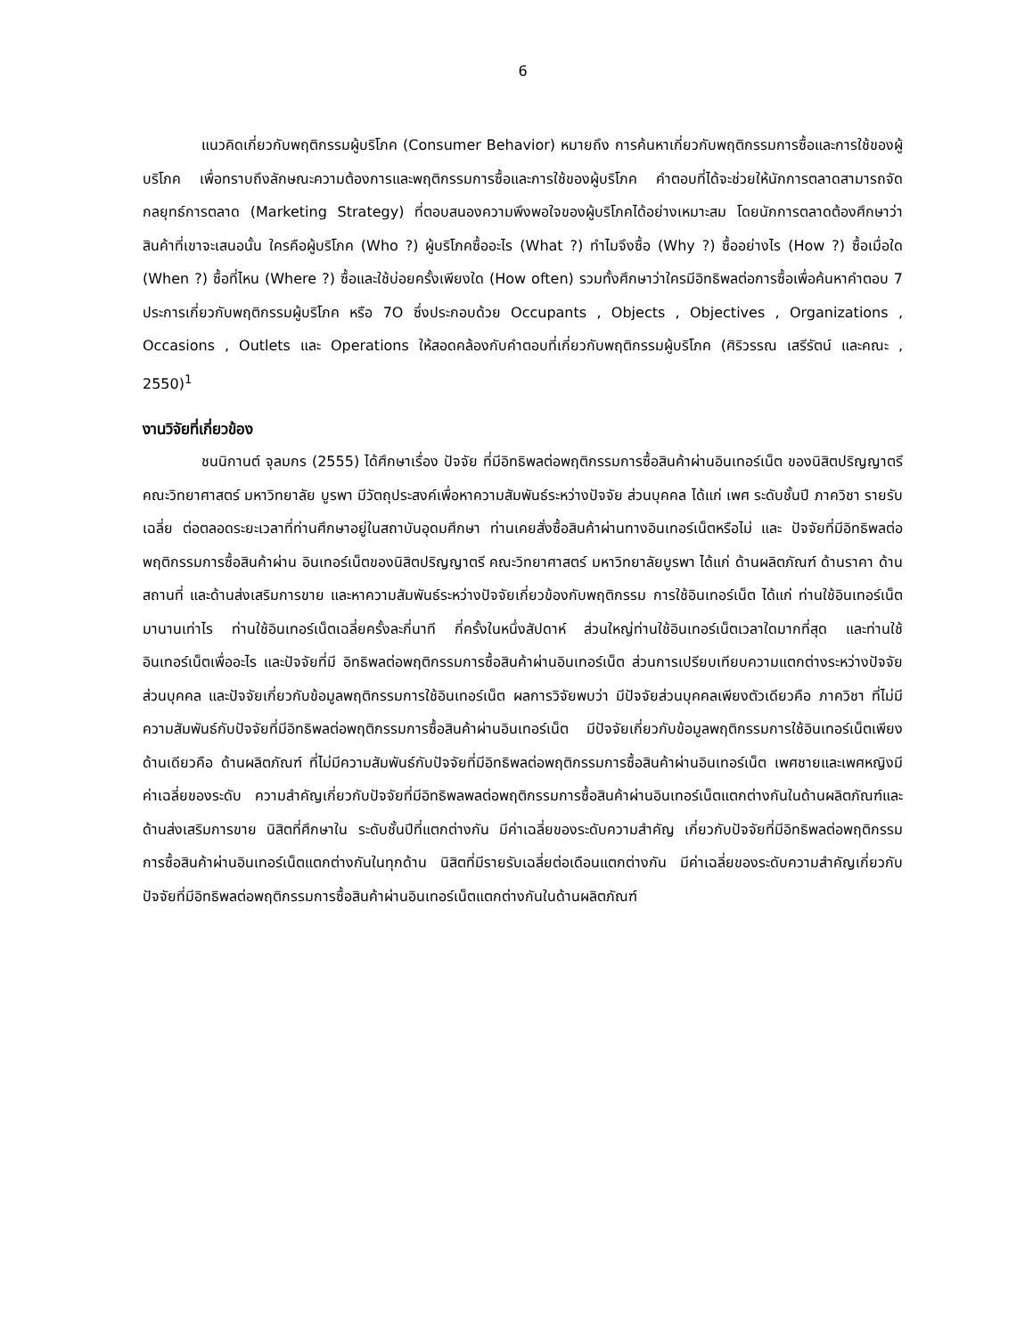6
แนวคิดเกี่ยวกับพฤติกรรมผู้บริโภค (Consumer Behavior) หมายถึง การค้นหาเกี่ยวกับพฤติกรรมการซื้อและการใช้ของผู้บริโภค เพื่อทราบถึงลักษณะความต้องการและพฤติกรรมการซื้อและการใช้ของผู้บริโภค คำตอบที่ได้จะช่วยให้นักการตลาดสามารถจัดกลยุทธ์การตลาด (Marketing Strategy) ที่ตอบสนองความพึงพอใจของผู้บริโภคได้อย่างเหมาะสม โดยนักการตลาดต้องศึกษาว่าสินค้าที่เขาจะเสนอนั้น ใครคือผู้บริโภค (Who ?) ผู้บริโภคซื้ออะไร (What ?) ทำไมจึงซื้อ (Why ?) ซื้ออย่างไร (How ?) ซื้อเมื่อใด (When ?) ซื้อที่ไหน (Where ?) ซื้อและใช้บ่อยครั้งเพียงใด (How often) รวมทั้งศึกษาว่าใครมีอิทธิพลต่อการซื้อเพื่อค้นหาคำตอบ 7 ประการเกี่ยวกับพฤติกรรมผู้บริโภค หรือ 7O ซึ่งประกอบด้วย Occupants , Objects , Objectives , Organizations , Occasions , Outlets และ Operations ให้สอดคล้องกับคำตอบที่เกี่ยวกับพฤติกรรมผู้บริโภค (ศิริวรรณ เสรีรัตน์ และคณะ , 2550)<sup>1</sup>
งานวิจัยที่เกี่ยวข้อง
ชนนิกานต์ จุลมกร (2555) ได้ศึกษาเรื่อง ปัจจัย ที่มีอิทธิพลต่อพฤติกรรมการซื้อสินค้าผ่านอินเทอร์เน็ต ของนิสิตปริญญาตรี คณะวิทยาศาสตร์ มหาวิทยาลัย บูรพา มีวัตถุประสงค์เพื่อหาความสัมพันธ์ระหว่างปัจจัย ส่วนบุคคล ได้แก่ เพศ ระดับชั้นปี ภาควิชา รายรับเฉลี่ย ต่อตลอดระยะเวลาที่ท่านศึกษาอยู่ในสถาบันอุดมศึกษา ท่านเคยสั่งซื้อสินค้าผ่านทางอินเทอร์เน็ตหรือไม่ และ ปัจจัยที่มีอิทธิพลต่อพฤติกรรมการซื้อสินค้าผ่าน อินเทอร์เน็ตของนิสิตปริญญาตรี คณะวิทยาศาสตร์ มหาวิทยาลัยบูรพา ได้แก่ ด้านผลิตภัณฑ์ ด้านราคา ด้านสถานที่ และด้านส่งเสริมการขาย และหาความสัมพันธ์ระหว่างปัจจัยเกี่ยวข้องกับพฤติกรรม การใช้อินเทอร์เน็ต ได้แก่ ท่านใช้อินเทอร์เน็ตมานานเท่าไร ท่านใช้อินเทอร์เน็ตเฉลี่ยครั้งละกี่นาที กี่ครั้งในหนึ่งสัปดาห์ ส่วนใหญ่ท่านใช้อินเทอร์เน็ตเวลาใดมากที่สุด และท่านใช้อินเทอร์เน็ตเพื่ออะไร และปัจจัยที่มี อิทธิพลต่อพฤติกรรมการซื้อสินค้าผ่านอินเทอร์เน็ต ส่วนการเปรียบเทียบความแตกต่างระหว่างปัจจัยส่วนบุคคล และปัจจัยเกี่ยวกับข้อมูลพฤติกรรมการใช้อินเทอร์เน็ต ผลการวิจัยพบว่า มีปัจจัยส่วนบุคคลเพียงตัวเดียวคือ ภาควิชา ที่ไม่มีความสัมพันธ์กับปัจจัยที่มีอิทธิพลต่อพฤติกรรมการซื้อสินค้าผ่านอินเทอร์เน็ต มีปัจจัยเกี่ยวกับข้อมูลพฤติกรรมการใช้อินเทอร์เน็ตเพียงด้านเดียวคือ ด้านผลิตภัณฑ์ ที่ไม่มีความสัมพันธ์กับปัจจัยที่มีอิทธิพลต่อพฤติกรรมการซื้อสินค้าผ่านอินเทอร์เน็ต เพศชายและเพศหญิงมีค่าเฉลี่ยของระดับ ความสำคัญเกี่ยวกับปัจจัยที่มีอิทธิพลพลต่อพฤติกรรมการซื้อสินค้าผ่านอินเทอร์เน็ตแตกต่างกันในด้านผลิตภัณฑ์และด้านส่งเสริมการขาย นิสิตที่ศึกษาใน ระดับชั้นปีที่แตกต่างกัน มีค่าเฉลี่ยของระดับความสำคัญ เกี่ยวกับปัจจัยที่มีอิทธิพลต่อพฤติกรรมการซื้อสินค้าผ่านอินเทอร์เน็ตแตกต่างกันในทุกด้าน นิสิตที่มีรายรับเฉลี่ยต่อเดือนแตกต่างกัน มีค่าเฉลี่ยของระดับความสำคัญเกี่ยวกับปัจจัยที่มีอิทธิพลต่อพฤติกรรมการซื้อสินค้าผ่านอินเทอร์เน็ตแตกต่างกันในด้านผลิตภัณฑ์